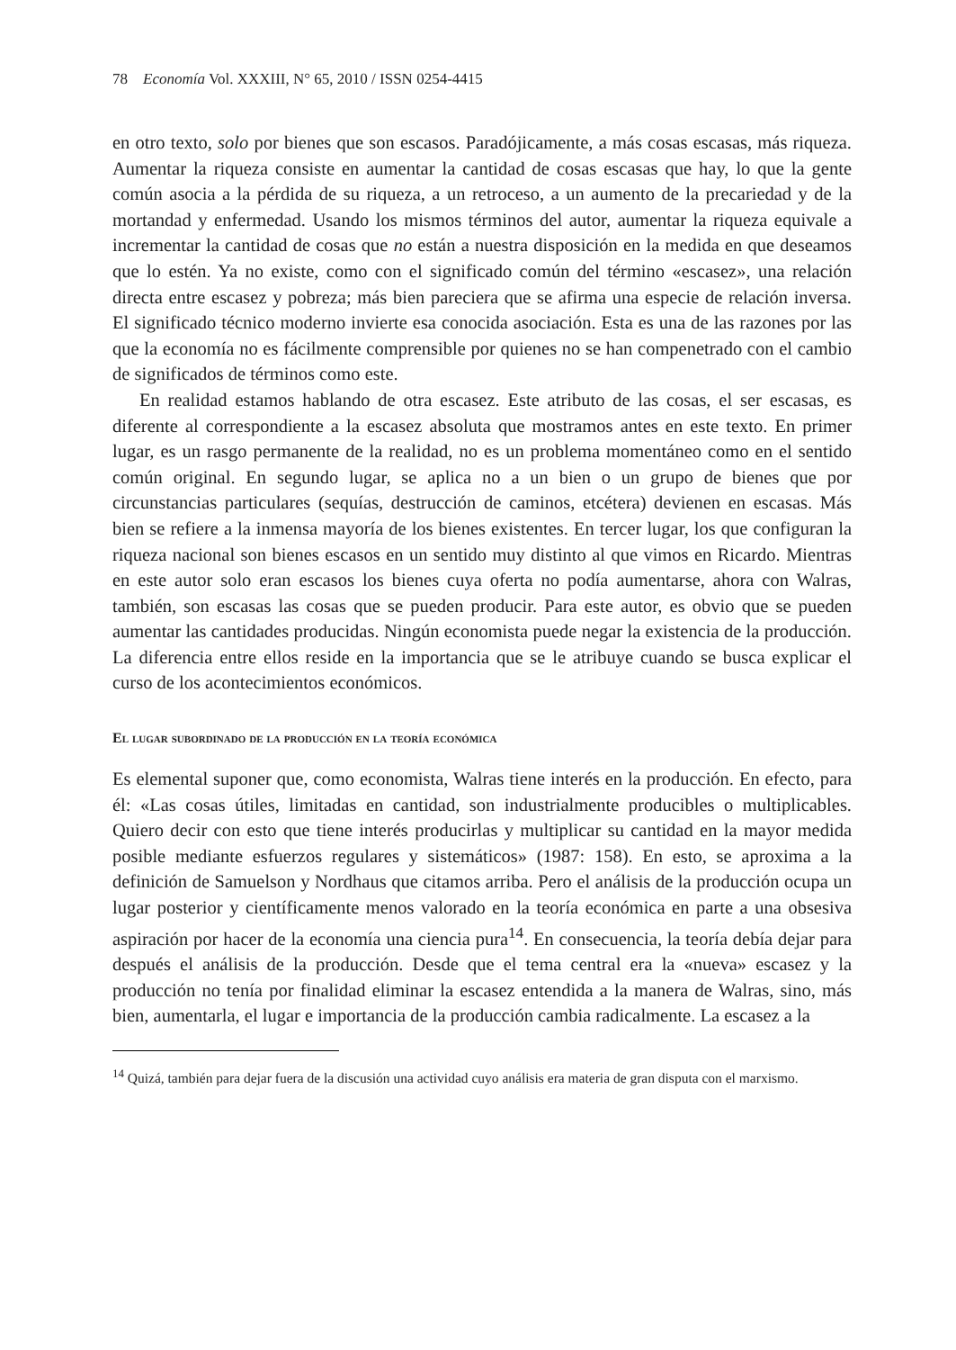78 Economía Vol. XXXIII, N° 65, 2010 / ISSN 0254-4415
en otro texto, solo por bienes que son escasos. Paradójicamente, a más cosas escasas, más riqueza. Aumentar la riqueza consiste en aumentar la cantidad de cosas escasas que hay, lo que la gente común asocia a la pérdida de su riqueza, a un retroceso, a un aumento de la precariedad y de la mortandad y enfermedad. Usando los mismos términos del autor, aumentar la riqueza equivale a incrementar la cantidad de cosas que no están a nuestra disposición en la medida en que deseamos que lo estén. Ya no existe, como con el significado común del término «escasez», una relación directa entre escasez y pobreza; más bien pareciera que se afirma una especie de relación inversa. El significado técnico moderno invierte esa conocida asociación. Esta es una de las razones por las que la economía no es fácilmente comprensible por quienes no se han compenetrado con el cambio de significados de términos como este.
En realidad estamos hablando de otra escasez. Este atributo de las cosas, el ser escasas, es diferente al correspondiente a la escasez absoluta que mostramos antes en este texto. En primer lugar, es un rasgo permanente de la realidad, no es un problema momentáneo como en el sentido común original. En segundo lugar, se aplica no a un bien o un grupo de bienes que por circunstancias particulares (sequías, destrucción de caminos, etcétera) devienen en escasas. Más bien se refiere a la inmensa mayoría de los bienes existentes. En tercer lugar, los que configuran la riqueza nacional son bienes escasos en un sentido muy distinto al que vimos en Ricardo. Mientras en este autor solo eran escasos los bienes cuya oferta no podía aumentarse, ahora con Walras, también, son escasas las cosas que se pueden producir. Para este autor, es obvio que se pueden aumentar las cantidades producidas. Ningún economista puede negar la existencia de la producción. La diferencia entre ellos reside en la importancia que se le atribuye cuando se busca explicar el curso de los acontecimientos económicos.
El lugar subordinado de la producción en la teoría económica
Es elemental suponer que, como economista, Walras tiene interés en la producción. En efecto, para él: «Las cosas útiles, limitadas en cantidad, son industrialmente producibles o multiplicables. Quiero decir con esto que tiene interés producirlas y multiplicar su cantidad en la mayor medida posible mediante esfuerzos regulares y sistemáticos» (1987: 158). En esto, se aproxima a la definición de Samuelson y Nordhaus que citamos arriba. Pero el análisis de la producción ocupa un lugar posterior y científicamente menos valorado en la teoría económica en parte a una obsesiva aspiración por hacer de la economía una ciencia pura<sup>14</sup>. En consecuencia, la teoría debía dejar para después el análisis de la producción. Desde que el tema central era la «nueva» escasez y la producción no tenía por finalidad eliminar la escasez entendida a la manera de Walras, sino, más bien, aumentarla, el lugar e importancia de la producción cambia radicalmente. La escasez a la
<sup>14</sup> Quizá, también para dejar fuera de la discusión una actividad cuyo análisis era materia de gran disputa con el marxismo.